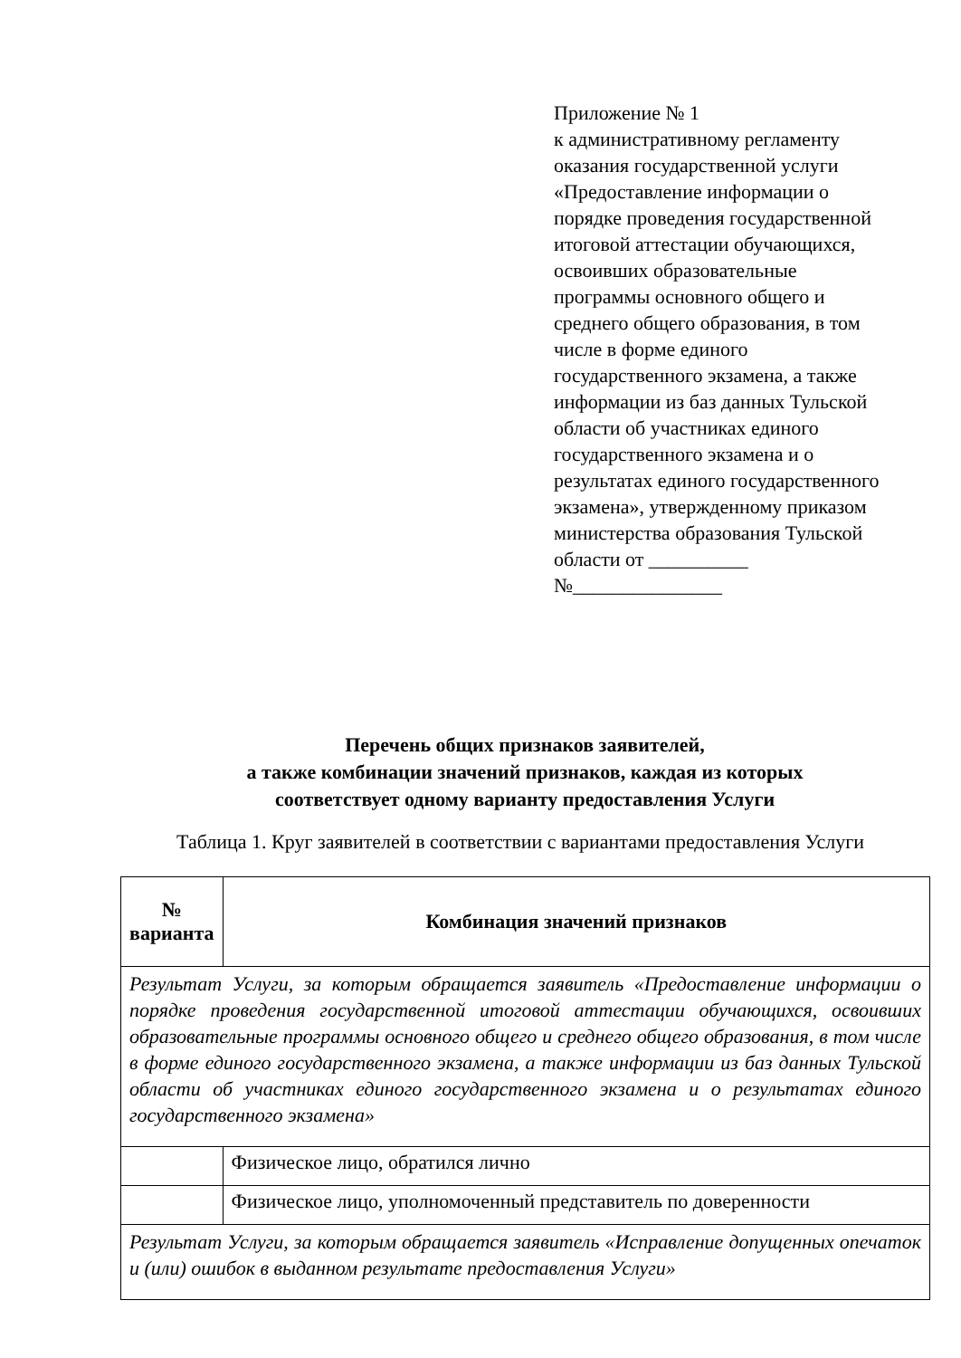Приложение № 1
к административному регламенту оказания государственной услуги «Предоставление информации о порядке проведения государственной итоговой аттестации обучающихся, освоивших образовательные программы основного общего и среднего общего образования, в том числе в форме единого государственного экзамена, а также информации из баз данных Тульской области об участниках единого государственного экзамена и о результатах единого государственного экзамена», утвержденному приказом министерства образования Тульской области от __________
№_______________
Перечень общих признаков заявителей,
а также комбинации значений признаков, каждая из которых
соответствует одному варианту предоставления Услуги
Таблица 1. Круг заявителей в соответствии с вариантами предоставления Услуги
| № варианта | Комбинация значений признаков |
| --- | --- |
| Результат Услуги, за которым обращается заявитель «Предоставление информации о порядке проведения государственной итоговой аттестации обучающихся, освоивших образовательные программы основного общего и среднего общего образования, в том числе в форме единого государственного экзамена, а также информации из баз данных Тульской области об участниках единого государственного экзамена и о результатах единого государственного экзамена» | |
| | Физическое лицо, обратился лично |
| | Физическое лицо, уполномоченный представитель по доверенности |
| Результат Услуги, за которым обращается заявитель «Исправление допущенных опечаток и (или) ошибок в выданном результате предоставления Услуги» | |